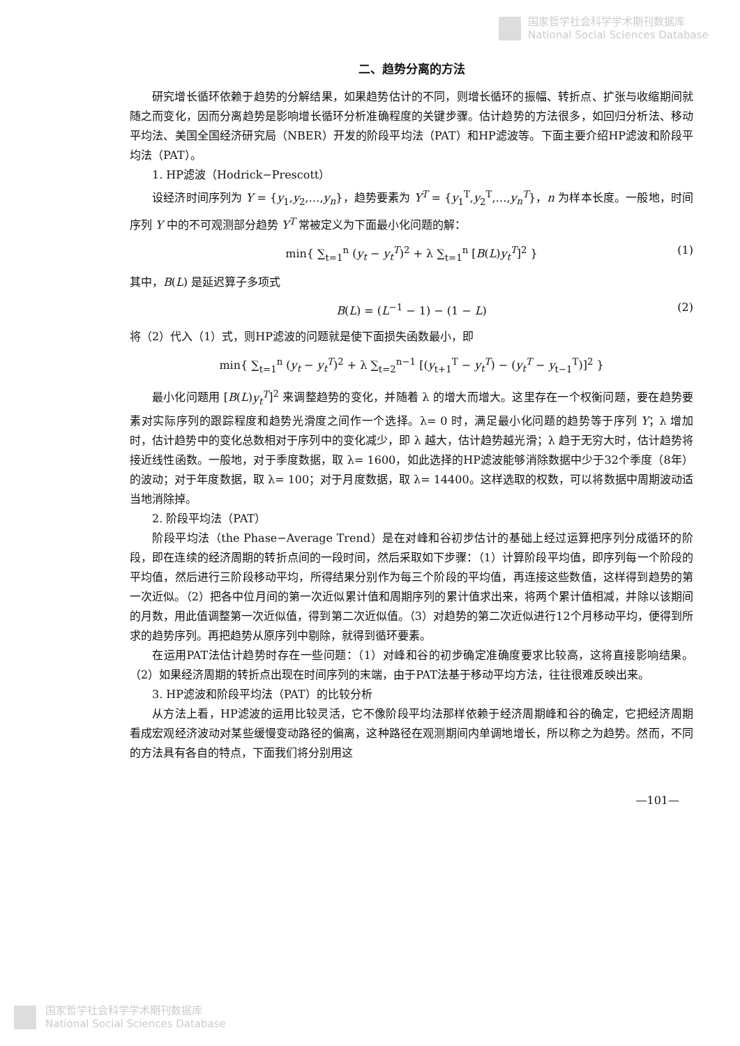国家哲学社会科学学术期刊数据库
National Social Sciences Database
二、趋势分离的方法
研究增长循环依赖于趋势的分解结果，如果趋势估计的不同，则增长循环的振幅、转折点、扩张与收缩期间就随之而变化，因而分离趋势是影响增长循环分析准确程度的关键步骤。估计趋势的方法很多，如回归分析法、移动平均法、美国全国经济研究局（NBER）开发的阶段平均法（PAT）和HP滤波等。下面主要介绍HP滤波和阶段平均法（PAT）。
1. HP滤波（Hodrick−Prescott）
设经济时间序列为 Y = {y<sub>1</sub>,y<sub>2</sub>,…,y<sub>n</sub>}，趋势要素为 Y<sup>T</sup> = {y<sub>1</sub><sup>T</sup>,y<sub>2</sub><sup>T</sup>,…,y<sub>n</sub><sup>T</sup>}，n 为样本长度。一般地，时间序列 Y 中的不可观测部分趋势 Y<sup>T</sup> 常被定义为下面最小化问题的解：
min{ ∑<sub>t=1</sub><sup>n</sup> (y<sub>t</sub> − y<sub>t</sub><sup>T</sup>)<sup>2</sup> + λ ∑<sub>t=1</sub><sup>n</sup> [B(L)y<sub>t</sub><sup>T</sup>]<sup>2</sup> } (1)
其中，B(L) 是延迟算子多项式
B(L) = (L<sup>−1</sup> − 1) − (1 − L) (2)
将（2）代入（1）式，则HP滤波的问题就是使下面损失函数最小，即
min{ ∑<sub>t=1</sub><sup>n</sup> (y<sub>t</sub> − y<sub>t</sub><sup>T</sup>)<sup>2</sup> + λ ∑<sub>t=2</sub><sup>n−1</sup> [(y<sub>t+1</sub><sup>T</sup> − y<sub>t</sub><sup>T</sup>) − (y<sub>t</sub><sup>T</sup> − y<sub>t−1</sub><sup>T</sup>)]<sup>2</sup> }
最小化问题用 [B(L)y<sub>t</sub><sup>T</sup>]<sup>2</sup> 来调整趋势的变化，并随着 λ 的增大而增大。这里存在一个权衡问题，要在趋势要素对实际序列的跟踪程度和趋势光滑度之间作一个选择。λ= 0 时，满足最小化问题的趋势等于序列 Y；λ 增加时，估计趋势中的变化总数相对于序列中的变化减少，即 λ 越大，估计趋势越光滑；λ 趋于无穷大时，估计趋势将接近线性函数。一般地，对于季度数据，取 λ= 1600，如此选择的HP滤波能够消除数据中少于32个季度（8年）的波动；对于年度数据，取 λ= 100；对于月度数据，取 λ= 14400。这样选取的权数，可以将数据中周期波动适当地消除掉。
2. 阶段平均法（PAT）
阶段平均法（the Phase−Average Trend）是在对峰和谷初步估计的基础上经过运算把序列分成循环的阶段，即在连续的经济周期的转折点间的一段时间，然后采取如下步骤：（1）计算阶段平均值，即序列每一个阶段的平均值，然后进行三阶段移动平均，所得结果分别作为每三个阶段的平均值，再连接这些数值，这样得到趋势的第一次近似。（2）把各中位月间的第一次近似累计值和周期序列的累计值求出来，将两个累计值相减，并除以该期间的月数，用此值调整第一次近似值，得到第二次近似值。（3）对趋势的第二次近似进行12个月移动平均，便得到所求的趋势序列。再把趋势从原序列中剔除，就得到循环要素。
在运用PAT法估计趋势时存在一些问题：（1）对峰和谷的初步确定准确度要求比较高，这将直接影响结果。（2）如果经济周期的转折点出现在时间序列的末端，由于PAT法基于移动平均方法，往往很难反映出来。
3. HP滤波和阶段平均法（PAT）的比较分析
从方法上看，HP滤波的运用比较灵活，它不像阶段平均法那样依赖于经济周期峰和谷的确定，它把经济周期看成宏观经济波动对某些缓慢变动路径的偏离，这种路径在观测期间内单调地增长，所以称之为趋势。然而，不同的方法具有各自的特点，下面我们将分别用这
—101—
国家哲学社会科学学术期刊数据库
National Social Sciences Database